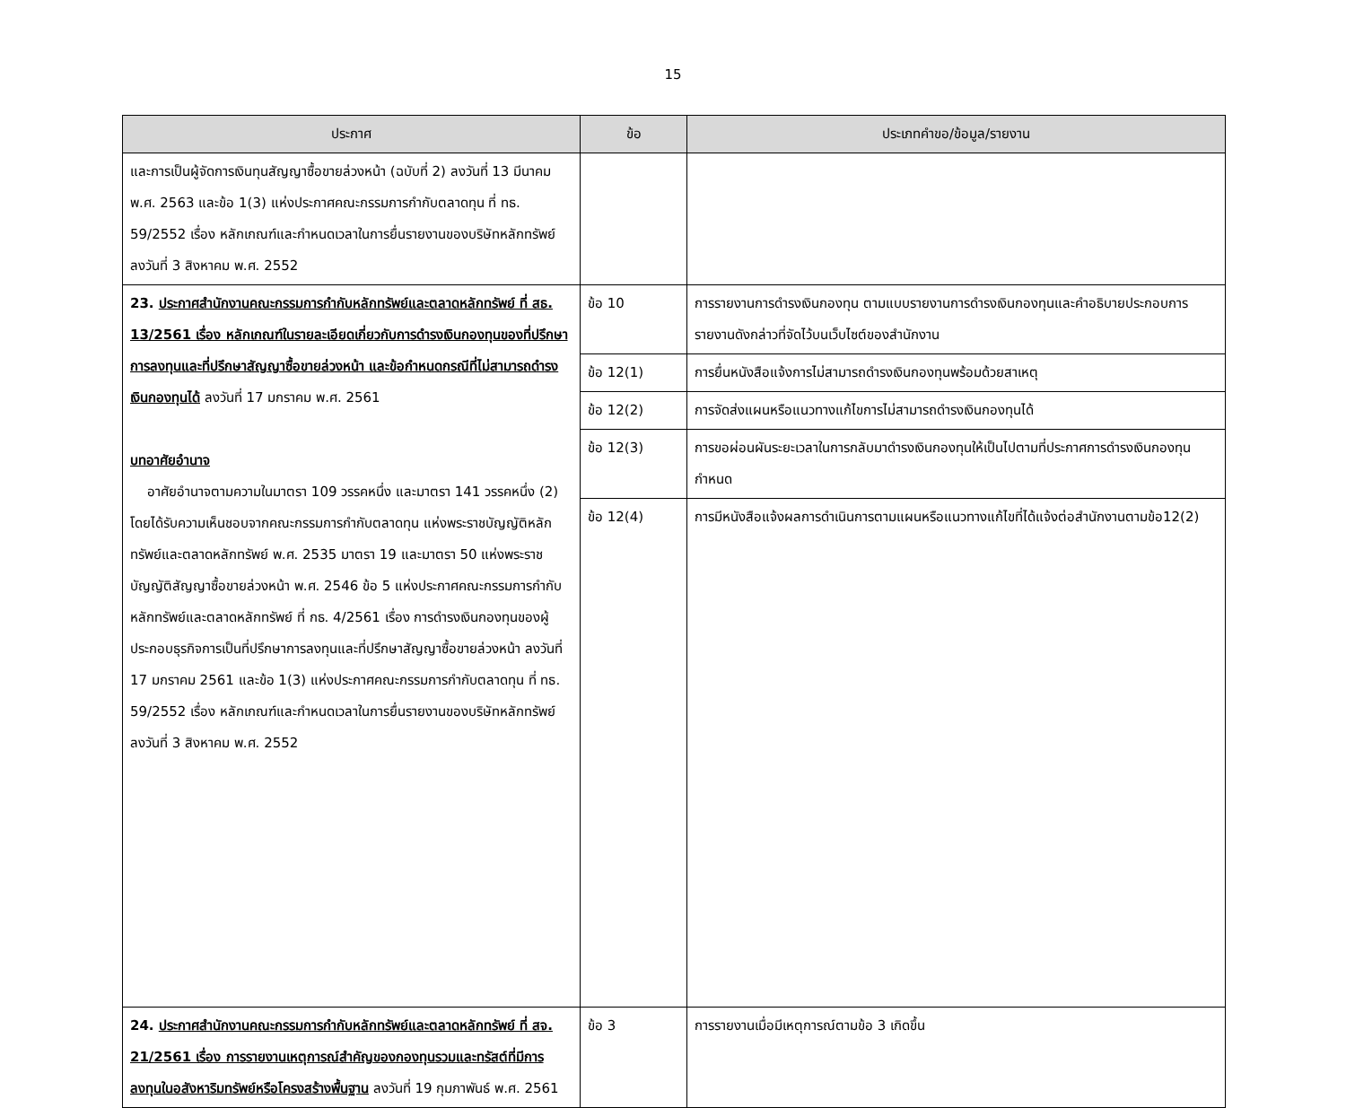15
| ประกาศ | ข้อ | ประเภทคำขอ/ข้อมูล/รายงาน |
| --- | --- | --- |
| และการเป็นผู้จัดการเงินทุนสัญญาซื้อขายล่วงหน้า (ฉบับที่ 2) ลงวันที่ 13 มีนาคม พ.ศ. 2563 และข้อ 1(3) แห่งประกาศคณะกรรมการกำกับตลาดทุน ที่ ทธ. 59/2552 เรื่อง หลักเกณฑ์และกำหนดเวลาในการยื่นรายงานของบริษัทหลักทรัพย์ ลงวันที่ 3 สิงหาคม พ.ศ. 2552 | | |
| 23. ประกาศสำนักงานคณะกรรมการกำกับหลักทรัพย์และตลาดหลักทรัพย์ ที่ สธ. 13/2561 เรื่อง หลักเกณฑ์ในรายละเอียดเกี่ยวกับการดำรงเงินกองทุนของที่ปรึกษาการลงทุนและที่ปรึกษาสัญญาซื้อขายล่วงหน้า และข้อกำหนดกรณีที่ไม่สามารถดำรงเงินกองทุนได้ ลงวันที่ 17 มกราคม พ.ศ. 2561 บทอาศัยอำนาจ อาศัยอำนาจตามความในมาตรา 109 วรรคหนึ่ง และมาตรา 141 วรรคหนึ่ง (2) โดยได้รับความเห็นชอบจากคณะกรรมการกำกับตลาดทุน แห่งพระราชบัญญัติหลักทรัพย์และตลาดหลักทรัพย์ พ.ศ. 2535 มาตรา 19 และมาตรา 50 แห่งพระราชบัญญัติสัญญาซื้อขายล่วงหน้า พ.ศ. 2546 ข้อ 5 แห่งประกาศคณะกรรมการกำกับหลักทรัพย์และตลาดหลักทรัพย์ ที่ กธ. 4/2561 เรื่อง การดำรงเงินกองทุนของผู้ประกอบธุรกิจการเป็นที่ปรึกษาการลงทุนและที่ปรึกษาสัญญาซื้อขายล่วงหน้า ลงวันที่ 17 มกราคม 2561 และข้อ 1(3) แห่งประกาศคณะกรรมการกำกับตลาดทุน ที่ ทธ. 59/2552 เรื่อง หลักเกณฑ์และกำหนดเวลาในการยื่นรายงานของบริษัทหลักทรัพย์ ลงวันที่ 3 สิงหาคม พ.ศ. 2552 | ข้อ 10 | การรายงานการดำรงเงินกองทุน ตามแบบรายงานการดำรงเงินกองทุนและคำอธิบายประกอบการรายงานดังกล่าวที่จัดไว้บนเว็บไซต์ของสำนักงาน |
| | ข้อ 12(1) | การยื่นหนังสือแจ้งการไม่สามารถดำรงเงินกองทุนพร้อมด้วยสาเหตุ |
| | ข้อ 12(2) | การจัดส่งแผนหรือแนวทางแก้ไขการไม่สามารถดำรงเงินกองทุนได้ |
| | ข้อ 12(3) | การขอผ่อนผันระยะเวลาในการกลับมาดำรงเงินกองทุนให้เป็นไปตามที่ประกาศการดำรงเงินกองทุนกำหนด |
| | ข้อ 12(4) | การมีหนังสือแจ้งผลการดำเนินการตามแผนหรือแนวทางแก้ไขที่ได้แจ้งต่อสำนักงานตามข้อ12(2) |
| 24. ประกาศสำนักงานคณะกรรมการกำกับหลักทรัพย์และตลาดหลักทรัพย์ ที่ สจ. 21/2561 เรื่อง การรายงานเหตุการณ์สำคัญของกองทุนรวมและทรัสต์ที่มีการลงทุนในอสังหาริมทรัพย์หรือโครงสร้างพื้นฐาน ลงวันที่ 19 กุมภาพันธ์ พ.ศ. 2561 | ข้อ 3 | การรายงานเมื่อมีเหตุการณ์ตามข้อ 3 เกิดขึ้น |